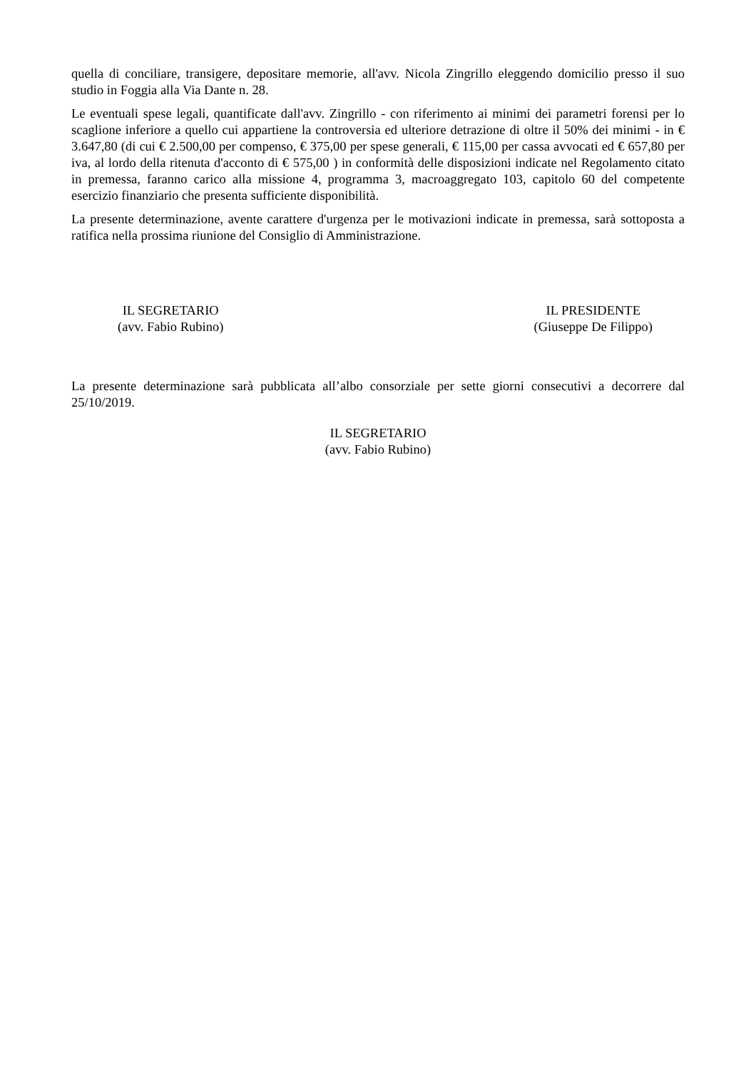quella di conciliare, transigere, depositare memorie, all'avv. Nicola Zingrillo eleggendo domicilio presso il suo studio in Foggia alla Via Dante n. 28.
Le eventuali spese legali, quantificate dall'avv. Zingrillo - con riferimento ai minimi dei parametri forensi per lo scaglione inferiore a quello cui appartiene la controversia ed ulteriore detrazione di oltre il 50% dei minimi - in € 3.647,80 (di cui € 2.500,00 per compenso, € 375,00 per spese generali, € 115,00 per cassa avvocati ed € 657,80 per iva, al lordo della ritenuta d'acconto di € 575,00 ) in conformità delle disposizioni indicate nel Regolamento citato in premessa, faranno carico alla missione 4, programma 3, macroaggregato 103, capitolo 60 del competente esercizio finanziario che presenta sufficiente disponibilità.
La presente determinazione, avente carattere d'urgenza per le motivazioni indicate in premessa, sarà sottoposta a ratifica nella prossima riunione del Consiglio di Amministrazione.
IL SEGRETARIO
(avv. Fabio Rubino)
IL PRESIDENTE
(Giuseppe De Filippo)
La presente determinazione sarà pubblicata all’albo consorziale per sette giorni consecutivi a decorrere dal 25/10/2019.
IL SEGRETARIO
(avv. Fabio Rubino)